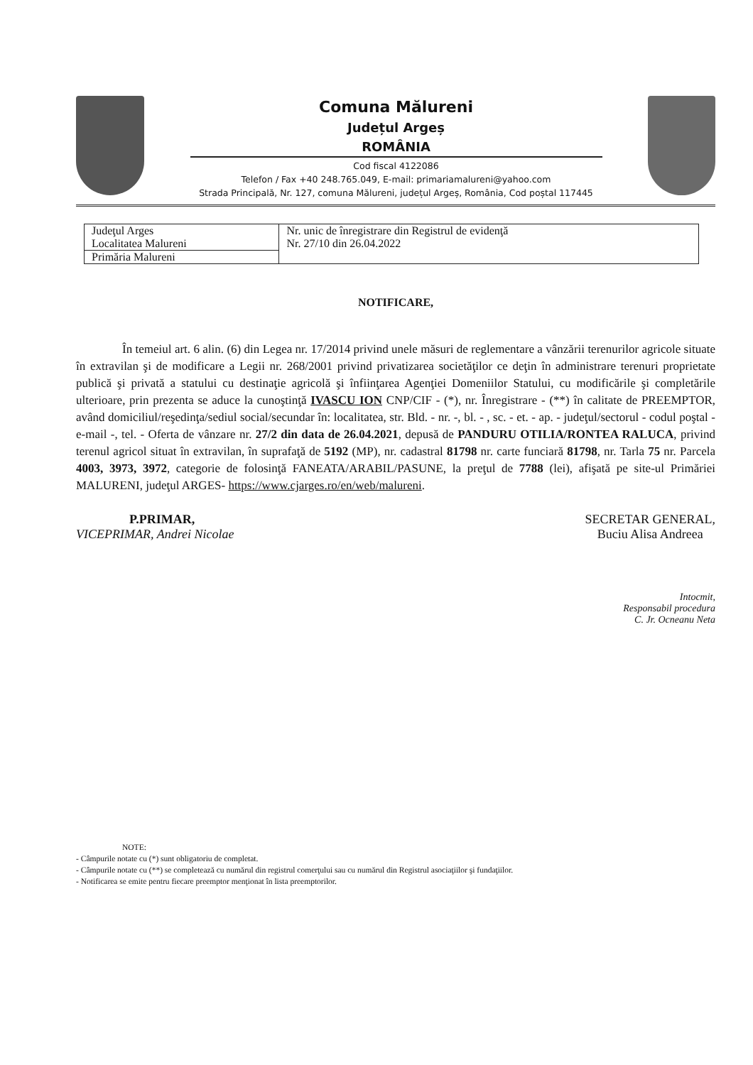Comuna Mălureni
Județul Argeș
ROMÂNIA
Cod fiscal 4122086
Telefon / Fax +40 248.765.049, E-mail: primariamalureni@yahoo.com
Strada Principală, Nr. 127, comuna Mălureni, județul Argeș, România, Cod poștal 117445
| Judeţul Arges Localitatea Malureni | Nr. unic de înregistrare din Registrul de evidenţă Nr. 27/10 din 26.04.2022 |
| Primăria Malureni | |
NOTIFICARE,
În temeiul art. 6 alin. (6) din Legea nr. 17/2014 privind unele măsuri de reglementare a vânzării terenurilor agricole situate în extravilan şi de modificare a Legii nr. 268/2001 privind privatizarea societăţilor ce deţin în administrare terenuri proprietate publică şi privată a statului cu destinaţie agricolă şi înfiinţarea Agenţiei Domeniilor Statului, cu modificările şi completările ulterioare, prin prezenta se aduce la cunoştinţă IVASCU ION CNP/CIF - (*), nr. Înregistrare - (**) în calitate de PREEMPTOR, având domiciliul/reşedinţa/sediul social/secundar în: localitatea, str. Bld. - nr. -, bl. - , sc. - et. - ap. - judeţul/sectorul - codul poştal - e-mail -, tel. - Oferta de vânzare nr. 27/2 din data de 26.04.2021, depusă de PANDURU OTILIA/RONTEA RALUCA, privind terenul agricol situat în extravilan, în suprafaţă de 5192 (MP), nr. cadastral 81798 nr. carte funciară 81798, nr. Tarla 75 nr. Parcela 4003, 3973, 3972, categorie de folosinţă FANEATA/ARABIL/PASUNE, la preţul de 7788 (lei), afişată pe site-ul Primăriei MALURENI, judeţul ARGES- https://www.cjarges.ro/en/web/malureni.
P.PRIMAR,
VICEPRIMAR, Andrei Nicolae
SECRETAR GENERAL,
Buciu Alisa Andreea
Intocmit,
Responsabil procedura
C. Jr. Ocneanu Neta
NOTE:
- Câmpurile notate cu (*) sunt obligatoriu de completat.
- Câmpurile notate cu (**) se completează cu numărul din registrul comerţului sau cu numărul din Registrul asociaţiilor şi fundaţiilor.
- Notificarea se emite pentru fiecare preemptor menţionat în lista preemptorilor.